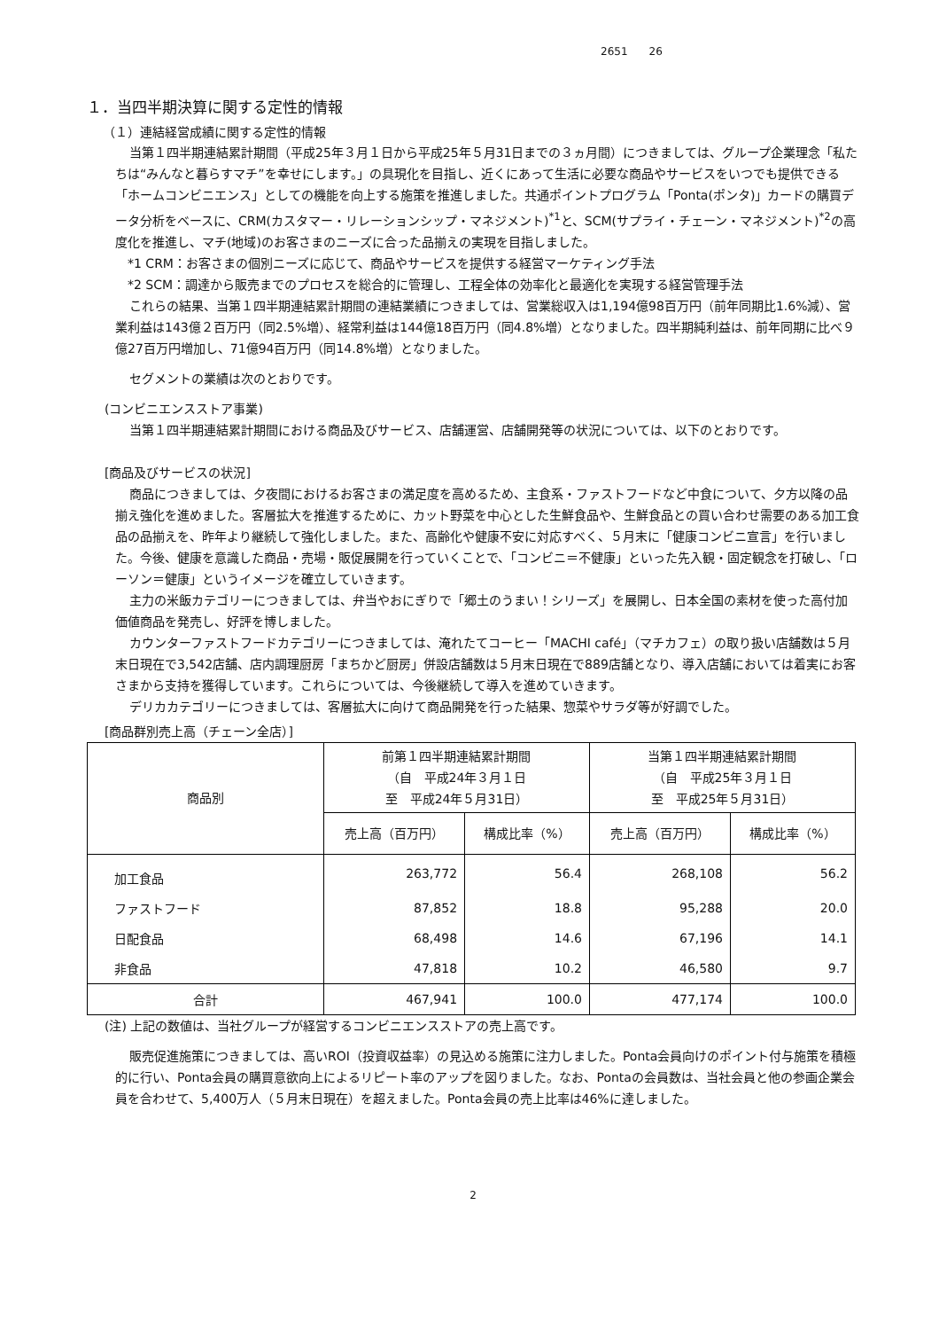2651　　26
１．当四半期決算に関する定性的情報
（１）連結経営成績に関する定性的情報
当第１四半期連結累計期間（平成25年３月１日から平成25年５月31日までの３ヵ月間）につきましては、グループ企業理念「私たちは“みんなと暮らすマチ”を幸せにします。」の具現化を目指し、近くにあって生活に必要な商品やサービスをいつでも提供できる「ホームコンビニエンス」としての機能を向上する施策を推進しました。共通ポイントプログラム「Ponta(ポンタ)」カードの購買データ分析をベースに、CRM(カスタマー・リレーションシップ・マネジメント)<sup>*1</sup>と、SCM(サプライ・チェーン・マネジメント)<sup>*2</sup>の高度化を推進し、マチ(地域)のお客さまのニーズに合った品揃えの実現を目指しました。
*1 CRM：お客さまの個別ニーズに応じて、商品やサービスを提供する経営マーケティング手法
*2 SCM：調達から販売までのプロセスを総合的に管理し、工程全体の効率化と最適化を実現する経営管理手法
これらの結果、当第１四半期連結累計期間の連結業績につきましては、営業総収入は1,194億98百万円（前年同期比1.6%減）、営業利益は143億２百万円（同2.5%増）、経常利益は144億18百万円（同4.8%増）となりました。四半期純利益は、前年同期に比べ９億27百万円増加し、71億94百万円（同14.8%増）となりました。
セグメントの業績は次のとおりです。
(コンビニエンスストア事業)
当第１四半期連結累計期間における商品及びサービス、店舗運営、店舗開発等の状況については、以下のとおりです。
[商品及びサービスの状況]
商品につきましては、夕夜間におけるお客さまの満足度を高めるため、主食系・ファストフードなど中食について、夕方以降の品揃え強化を進めました。客層拡大を推進するために、カット野菜を中心とした生鮮食品や、生鮮食品との買い合わせ需要のある加工食品の品揃えを、昨年より継続して強化しました。また、高齢化や健康不安に対応すべく、５月末に「健康コンビニ宣言」を行いました。今後、健康を意識した商品・売場・販促展開を行っていくことで、「コンビニ＝不健康」といった先入観・固定観念を打破し、「ローソン＝健康」というイメージを確立していきます。
主力の米飯カテゴリーにつきましては、弁当やおにぎりで「郷土のうまい！シリーズ」を展開し、日本全国の素材を使った高付加価値商品を発売し、好評を博しました。
カウンターファストフードカテゴリーにつきましては、淹れたてコーヒー「MACHI café」（マチカフェ）の取り扱い店舗数は５月末日現在で3,542店舗、店内調理厨房「まちかど厨房」併設店舗数は５月末日現在で889店舗となり、導入店舗においては着実にお客さまから支持を獲得しています。これらについては、今後継続して導入を進めていきます。
デリカカテゴリーにつきましては、客層拡大に向けて商品開発を行った結果、惣菜やサラダ等が好調でした。
[商品群別売上高（チェーン全店）]
| 商品別 | 前第１四半期連結累計期間 （自 平成24年３月１日 至 平成24年５月31日） | | 当第１四半期連結累計期間 （自 平成25年３月１日 至 平成25年５月31日） | |
| --- | --- | --- | --- | --- |
| | 売上高（百万円） | 構成比率（%） | 売上高（百万円） | 構成比率（%） |
| 加工食品 | 263,772 | 56.4 | 268,108 | 56.2 |
| ファストフード | 87,852 | 18.8 | 95,288 | 20.0 |
| 日配食品 | 68,498 | 14.6 | 67,196 | 14.1 |
| 非食品 | 47,818 | 10.2 | 46,580 | 9.7 |
| 合計 | 467,941 | 100.0 | 477,174 | 100.0 |
(注) 上記の数値は、当社グループが経営するコンビニエンスストアの売上高です。
販売促進施策につきましては、高いROI（投資収益率）の見込める施策に注力しました。Ponta会員向けのポイント付与施策を積極的に行い、Ponta会員の購買意欲向上によるリピート率のアップを図りました。なお、Pontaの会員数は、当社会員と他の参画企業会員を合わせて、5,400万人（５月末日現在）を超えました。Ponta会員の売上比率は46%に達しました。
2